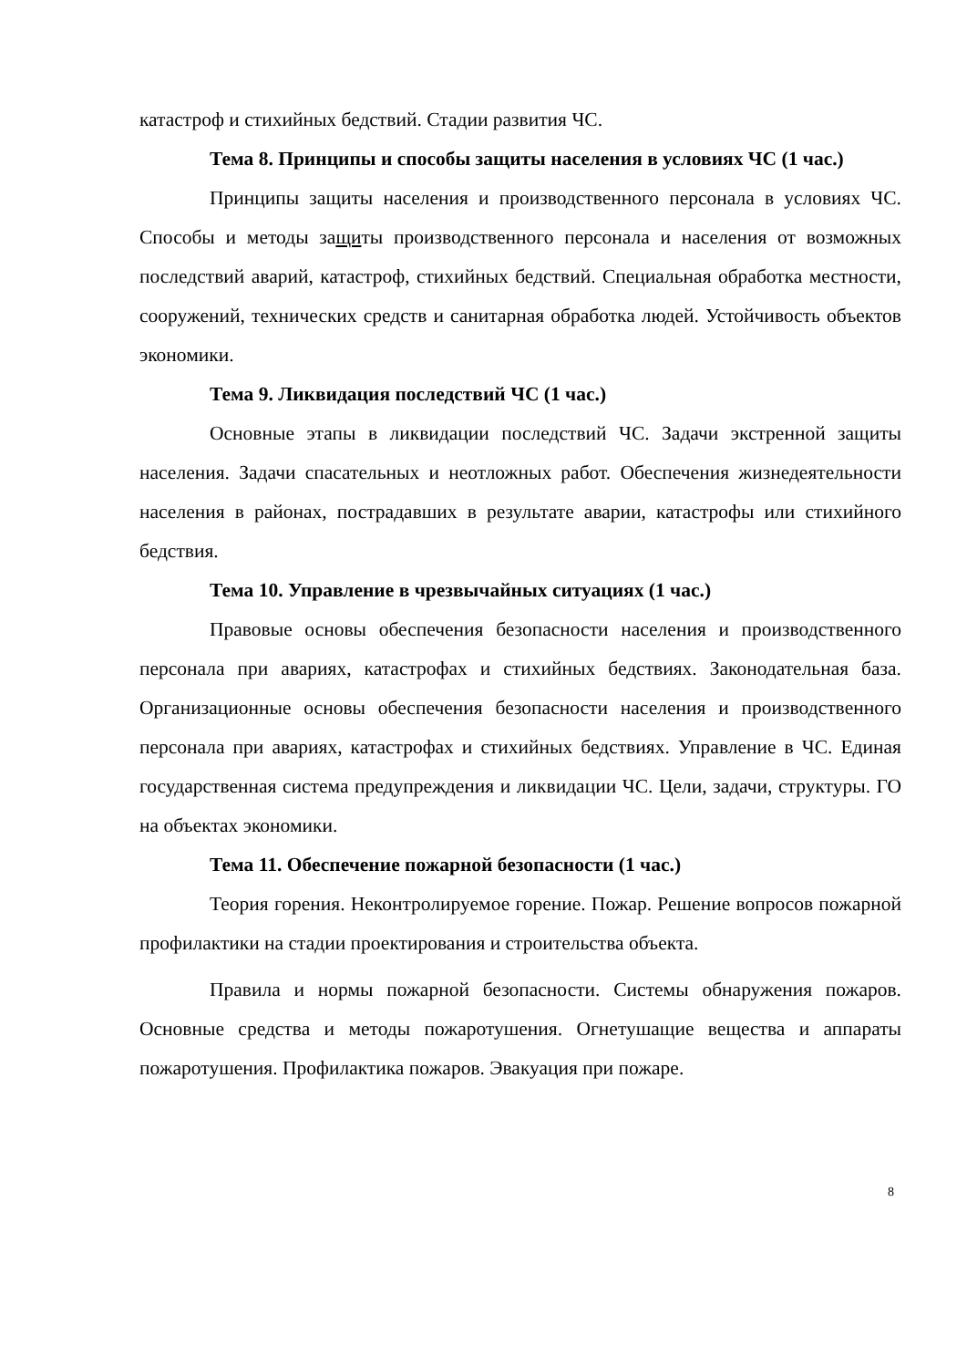катастроф и стихийных бедствий. Стадии развития ЧС.
Тема 8. Принципы и способы защиты населения в условиях ЧС (1 час.)
Принципы защиты населения и производственного персонала в условиях ЧС. Способы и методы защиты производственного персонала и населения от возможных последствий аварий, катастроф, стихийных бедствий. Специальная обработка местности, сооружений, технических средств и санитарная обработка людей. Устойчивость объектов экономики.
Тема 9. Ликвидация последствий ЧС (1 час.)
Основные этапы в ликвидации последствий ЧС. Задачи экстренной защиты населения. Задачи спасательных и неотложных работ. Обеспечения жизнедеятельности населения в районах, пострадавших в результате аварии, катастрофы или стихийного бедствия.
Тема 10. Управление в чрезвычайных ситуациях (1 час.)
Правовые основы обеспечения безопасности населения и производственного персонала при авариях, катастрофах и стихийных бедствиях. Законодательная база. Организационные основы обеспечения безопасности населения и производственного персонала при авариях, катастрофах и стихийных бедствиях. Управление в ЧС. Единая государственная система предупреждения и ликвидации ЧС. Цели, задачи, структуры. ГО на объектах экономики.
Тема 11. Обеспечение пожарной безопасности (1 час.)
Теория горения. Неконтролируемое горение. Пожар. Решение вопросов пожарной профилактики на стадии проектирования и строительства объекта.
Правила и нормы пожарной безопасности. Системы обнаружения пожаров. Основные средства и методы пожаротушения. Огнетушащие вещества и аппараты пожаротушения. Профилактика пожаров. Эвакуация при пожаре.
8